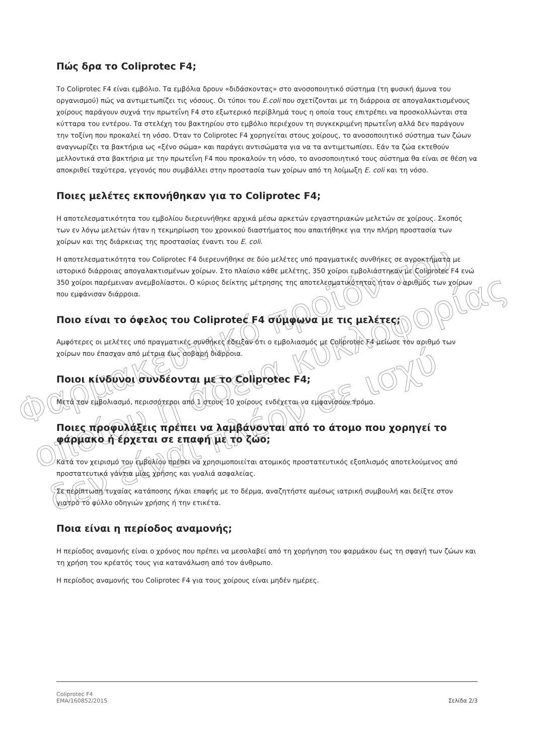Πώς δρα το Coliprotec F4;
Το Coliprotec F4 είναι εμβόλιο. Τα εμβόλια δρουν «διδάσκοντας» στο ανοσοποιητικό σύστημα (τη φυσική άμυνα του οργανισμού) πώς να αντιμετωπίζει τις νόσους. Οι τύποι του E.coli που σχετίζονται με τη διάρροια σε απογαλακτισμένους χοίρους παράγουν συχνά την πρωτεΐνη F4 στο εξωτερικό περίβλημά τους η οποία τους επιτρέπει να προσκολλώνται στα κύτταρα του εντέρου. Τα στελέχη του βακτηρίου στο εμβόλιο περιέχουν τη συγκεκριμένη πρωτεΐνη αλλά δεν παράγουν την τοξίνη που προκαλεί τη νόσο. Όταν το Coliprotec F4 χορηγείται στους χοίρους, το ανοσοποιητικό σύστημα των ζώων αναγνωρίζει τα βακτήρια ως «ξένο σώμα» και παράγει αντισώματα για να τα αντιμετωπίσει. Εάν τα ζώα εκτεθούν μελλοντικά στα βακτήρια με την πρωτεΐνη F4 που προκαλούν τη νόσο, το ανοσοποιητικό τους σύστημα θα είναι σε θέση να αποκριθεί ταχύτερα, γεγονός που συμβάλλει στην προστασία των χοίρων από τη λοίμωξη E. coli και τη νόσο.
Ποιες μελέτες εκπονήθηκαν για το Coliprotec F4;
Η αποτελεσματικότητα του εμβολίου διερευνήθηκε αρχικά μέσω αρκετών εργαστηριακών μελετών σε χοίρους. Σκοπός των εν λόγω μελετών ήταν η τεκμηρίωση του χρονικού διαστήματος που απαιτήθηκε για την πλήρη προστασία των χοίρων και της διάρκειας της προστασίας έναντι του E. coli.
Η αποτελεσματικότητα του Coliprotec F4 διερευνήθηκε σε δύο μελέτες υπό πραγματικές συνθήκες σε αγροκτήματα με ιστορικό διάρροιας απογαλακτισμένων χοίρων. Στο πλαίσιο κάθε μελέτης, 350 χοίροι εμβολιάστηκαν με Coliprotec F4 ενώ 350 χοίροι παρέμειναν ανεμβολίαστοι. Ο κύριος δείκτης μέτρησης της αποτελεσματικότητας ήταν ο αριθμός των χοίρων που εμφάνισαν διάρροια.
Ποιο είναι το όφελος του Coliprotec F4 σύμφωνα με τις μελέτες;
Αμφότερες οι μελέτες υπό πραγματικές συνθήκες έδειξαν ότι ο εμβολιασμός με Coliprotec F4 μείωσε τον αριθμό των χοίρων που έπασχαν από μέτρια έως σοβαρή διάρροια.
Ποιοι κίνδυνοι συνδέονται με το Coliprotec F4;
Μετά τον εμβολιασμό, περισσότεροι από 1 στους 10 χοίρους ενδέχεται να εμφανίσουν τρόμο.
Ποιες προφυλάξεις πρέπει να λαμβάνονται από το άτομο που χορηγεί το φάρμακο ή έρχεται σε επαφή με το ζώο;
Κατά τον χειρισμό του εμβολίου πρέπει να χρησιμοποιείται ατομικός προστατευτικός εξοπλισμός αποτελούμενος από προστατευτικά γάντια μίας χρήσης και γυαλιά ασφαλείας.
Σε περίπτωση τυχαίας κατάποσης ή/και επαφής με το δέρμα, αναζητήστε αμέσως ιατρική συμβουλή και δείξτε στον γιατρό το φύλλο οδηγιών χρήσης ή την ετικέτα.
Ποια είναι η περίοδος αναμονής;
Η περίοδος αναμονής είναι ο χρόνος που πρέπει να μεσολαβεί από τη χορήγηση του φαρμάκου έως τη σφαγή των ζώων και τη χρήση του κρέατός τους για κατανάλωση από τον άνθρωπο.
Η περίοδος αναμονής του Coliprotec F4 για τους χοίρους είναι μηδέν ημέρες.
Φαρμακευτικό προϊόν του οποίου η άδεια κυκλοφορίας δεν είναι πλέον σε ισχύ
Coliprotec F4
EMA/160852/2015
Σελίδα 2/3